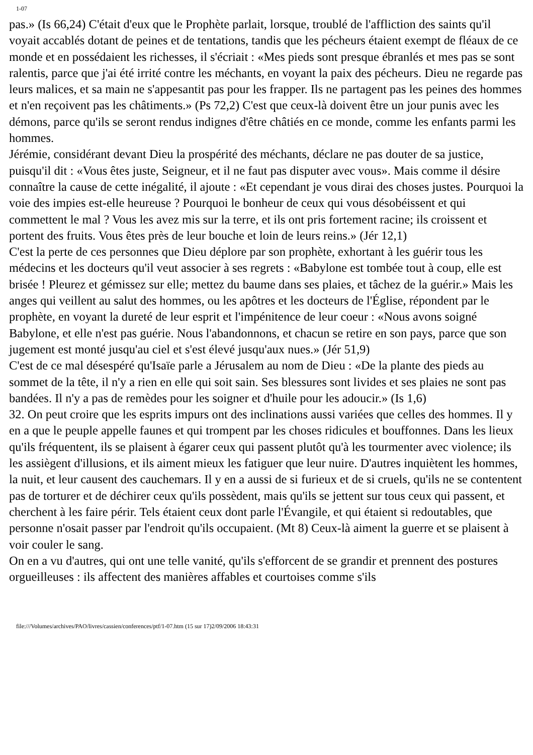1-07
pas.» (Is 66,24) C'était d'eux que le Prophète parlait, lorsque, troublé de l'affliction des saints qu'il voyait accablés dotant de peines et de tentations, tandis que les pécheurs étaient exempt de fléaux de ce monde et en possédaient les richesses, il s'écriait : «Mes pieds sont presque ébranlés et mes pas se sont ralentis, parce que j'ai été irrité contre les méchants, en voyant la paix des pécheurs. Dieu ne regarde pas leurs malices, et sa main ne s'appesantit pas pour les frapper. Ils ne partagent pas les peines des hommes et n'en reçoivent pas les châtiments.» (Ps 72,2) C'est que ceux-là doivent être un jour punis avec les démons, parce qu'ils se seront rendus indignes d'être châtiés en ce monde, comme les enfants parmi les hommes.
Jérémie, considérant devant Dieu la prospérité des méchants, déclare ne pas douter de sa justice, puisqu'il dit : «Vous êtes juste, Seigneur, et il ne faut pas disputer avec vous». Mais comme il désire connaître la cause de cette inégalité, il ajoute : «Et cependant je vous dirai des choses justes. Pourquoi la voie des impies est-elle heureuse ? Pourquoi le bonheur de ceux qui vous désobéissent et qui commettent le mal ? Vous les avez mis sur la terre, et ils ont pris fortement racine; ils croissent et portent des fruits. Vous êtes près de leur bouche et loin de leurs reins.» (Jér 12,1)
C'est la perte de ces personnes que Dieu déplore par son prophète, exhortant à les guérir tous les médecins et les docteurs qu'il veut associer à ses regrets : «Babylone est tombée tout à coup, elle est brisée ! Pleurez et gémissez sur elle; mettez du baume dans ses plaies, et tâchez de la guérir.» Mais les anges qui veillent au salut des hommes, ou les apôtres et les docteurs de l'Église, répondent par le prophète, en voyant la dureté de leur esprit et l'impénitence de leur coeur : «Nous avons soigné Babylone, et elle n'est pas guérie. Nous l'abandonnons, et chacun se retire en son pays, parce que son jugement est monté jusqu'au ciel et s'est élevé jusqu'aux nues.» (Jér 51,9)
C'est de ce mal désespéré qu'Isaïe parle a Jérusalem au nom de Dieu : «De la plante des pieds au sommet de la tête, il n'y a rien en elle qui soit sain. Ses blessures sont livides et ses plaies ne sont pas bandées. Il n'y a pas de remèdes pour les soigner et d'huile pour les adoucir.» (Is 1,6)
32. On peut croire que les esprits impurs ont des inclinations aussi variées que celles des hommes. Il y en a que le peuple appelle faunes et qui trompent par les choses ridicules et bouffonnes. Dans les lieux qu'ils fréquentent, ils se plaisent à égarer ceux qui passent plutôt qu'à les tourmenter avec violence; ils les assiègent d'illusions, et ils aiment mieux les fatiguer que leur nuire. D'autres inquiètent les hommes, la nuit, et leur causent des cauchemars. Il y en a aussi de si furieux et de si cruels, qu'ils ne se contentent pas de torturer et de déchirer ceux qu'ils possèdent, mais qu'ils se jettent sur tous ceux qui passent, et cherchent à les faire périr. Tels étaient ceux dont parle l'Évangile, et qui étaient si redoutables, que personne n'osait passer par l'endroit qu'ils occupaient. (Mt 8) Ceux-là aiment la guerre et se plaisent à voir couler le sang.
On en a vu d'autres, qui ont une telle vanité, qu'ils s'efforcent de se grandir et prennent des postures orgueilleuses : ils affectent des manières affables et courtoises comme s'ils
file:///Volumes/archives/PAO/livres/cassien/conferences/ptf/1-07.htm (15 sur 17)2/09/2006 18:43:31